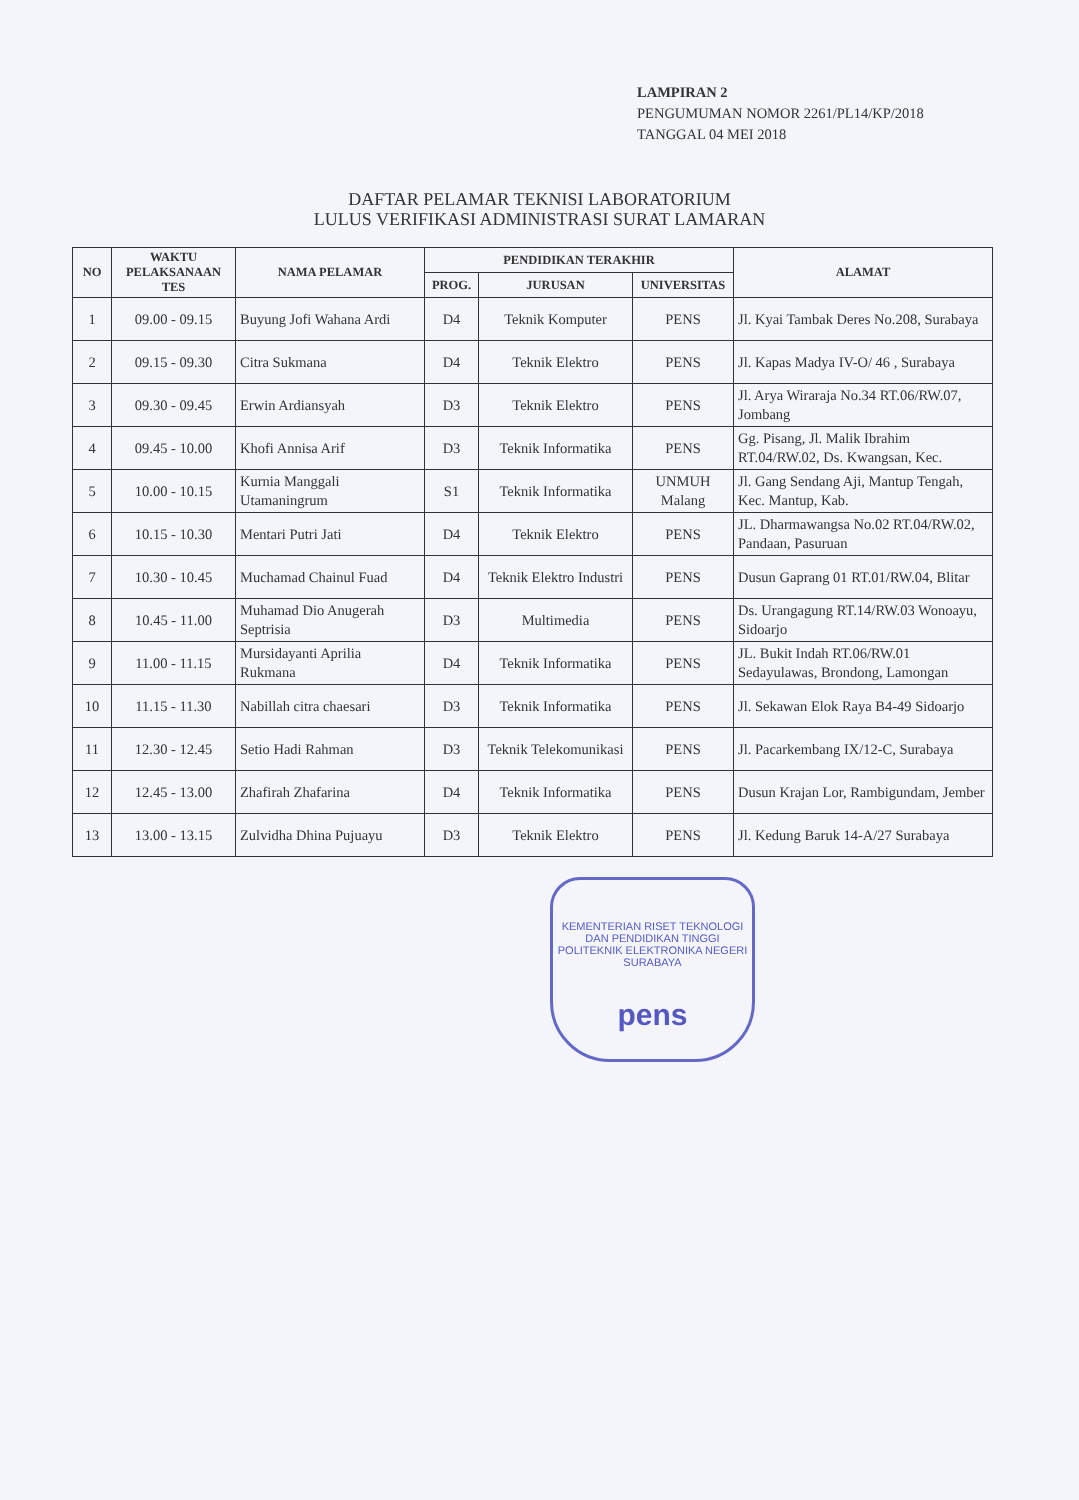LAMPIRAN 2
PENGUMUMAN NOMOR 2261/PL14/KP/2018
TANGGAL 04 MEI 2018
DAFTAR PELAMAR TEKNISI LABORATORIUM
LULUS VERIFIKASI ADMINISTRASI SURAT LAMARAN
| NO | WAKTU PELAKSANAAN TES | NAMA PELAMAR | PENDIDIKAN TERAKHIR | | | ALAMAT |
| --- | --- | --- | --- | --- | --- | --- |
| | | | PROG. | JURUSAN | UNIVERSITAS | |
| 1 | 09.00 - 09.15 | Buyung Jofi Wahana Ardi | D4 | Teknik Komputer | PENS | Jl. Kyai Tambak Deres No.208, Surabaya |
| 2 | 09.15 - 09.30 | Citra Sukmana | D4 | Teknik Elektro | PENS | Jl. Kapas Madya IV-O/ 46 , Surabaya |
| 3 | 09.30 - 09.45 | Erwin Ardiansyah | D3 | Teknik Elektro | PENS | Jl. Arya Wiraraja No.34 RT.06/RW.07, Jombang |
| 4 | 09.45 - 10.00 | Khofi Annisa Arif | D3 | Teknik Informatika | PENS | Gg. Pisang, Jl. Malik Ibrahim RT.04/RW.02, Ds. Kwangsan, Kec. |
| 5 | 10.00 - 10.15 | Kurnia Manggali Utamaningrum | S1 | Teknik Informatika | UNMUH Malang | Jl. Gang Sendang Aji, Mantup Tengah, Kec. Mantup, Kab. |
| 6 | 10.15 - 10.30 | Mentari Putri Jati | D4 | Teknik Elektro | PENS | JL. Dharmawangsa No.02 RT.04/RW.02, Pandaan, Pasuruan |
| 7 | 10.30 - 10.45 | Muchamad Chainul Fuad | D4 | Teknik Elektro Industri | PENS | Dusun Gaprang 01 RT.01/RW.04, Blitar |
| 8 | 10.45 - 11.00 | Muhamad Dio Anugerah Septrisia | D3 | Multimedia | PENS | Ds. Urangagung RT.14/RW.03 Wonoayu, Sidoarjo |
| 9 | 11.00 - 11.15 | Mursidayanti Aprilia Rukmana | D4 | Teknik Informatika | PENS | JL. Bukit Indah RT.06/RW.01 Sedayulawas, Brondong, Lamongan |
| 10 | 11.15 - 11.30 | Nabillah citra chaesari | D3 | Teknik Informatika | PENS | Jl. Sekawan Elok Raya B4-49 Sidoarjo |
| 11 | 12.30 - 12.45 | Setio Hadi Rahman | D3 | Teknik Telekomunikasi | PENS | Jl. Pacarkembang IX/12-C, Surabaya |
| 12 | 12.45 - 13.00 | Zhafirah Zhafarina | D4 | Teknik Informatika | PENS | Dusun Krajan Lor, Rambigundam, Jember |
| 13 | 13.00 - 13.15 | Zulvidha Dhina Pujuayu | D3 | Teknik Elektro | PENS | Jl. Kedung Baruk 14-A/27 Surabaya |
KEMENTERIAN RISET TEKNOLOGI DAN PENDIDIKAN TINGGI
POLITEKNIK ELEKTRONIKA NEGERI SURABAYA
pens